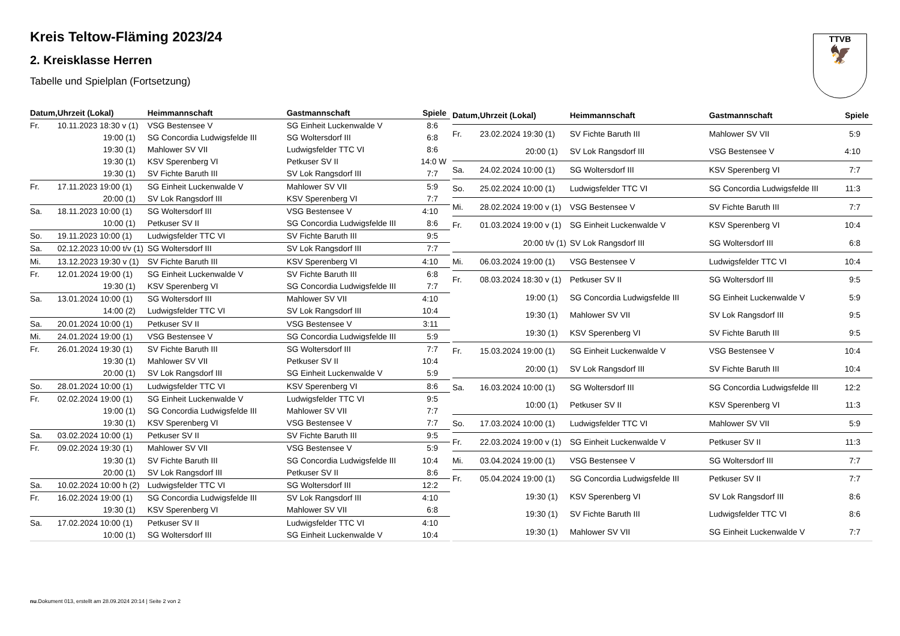Kreis Teltow-Fläming 2023/24
2. Kreisklasse Herren
Tabelle und Spielplan (Fortsetzung)
TTVB
🦅
| Datum, | Uhrzeit (Lokal) | Heimmannschaft | Gastmannschaft | Spiele |
| --- | --- | --- | --- | --- |
| Fr. | 10.11.2023 18:30 v (1) | VSG Bestensee V | SG Einheit Luckenwalde V | 8:6 |
| | 19:00 (1) | SG Concordia Ludwigsfelde III | SG Woltersdorf III | 6:8 |
| | 19:30 (1) | Mahlower SV VII | Ludwigsfelder TTC VI | 8:6 |
| | 19:30 (1) | KSV Sperenberg VI | Petkuser SV II | 14:0 W |
| | 19:30 (1) | SV Fichte Baruth III | SV Lok Rangsdorf III | 7:7 |
| Fr. | 17.11.2023 19:00 (1) | SG Einheit Luckenwalde V | Mahlower SV VII | 5:9 |
| | 20:00 (1) | SV Lok Rangsdorf III | KSV Sperenberg VI | 7:7 |
| Sa. | 18.11.2023 10:00 (1) | SG Woltersdorf III | VSG Bestensee V | 4:10 |
| | 10:00 (1) | Petkuser SV II | SG Concordia Ludwigsfelde III | 8:6 |
| So. | 19.11.2023 10:00 (1) | Ludwigsfelder TTC VI | SV Fichte Baruth III | 9:5 |
| Sa. | 02.12.2023 10:00 t/v (1) | SG Woltersdorf III | SV Lok Rangsdorf III | 7:7 |
| Mi. | 13.12.2023 19:30 v (1) | SV Fichte Baruth III | KSV Sperenberg VI | 4:10 |
| Fr. | 12.01.2024 19:00 (1) | SG Einheit Luckenwalde V | SV Fichte Baruth III | 6:8 |
| | 19:30 (1) | KSV Sperenberg VI | SG Concordia Ludwigsfelde III | 7:7 |
| Sa. | 13.01.2024 10:00 (1) | SG Woltersdorf III | Mahlower SV VII | 4:10 |
| | 14:00 (2) | Ludwigsfelder TTC VI | SV Lok Rangsdorf III | 10:4 |
| Sa. | 20.01.2024 10:00 (1) | Petkuser SV II | VSG Bestensee V | 3:11 |
| Mi. | 24.01.2024 19:00 (1) | VSG Bestensee V | SG Concordia Ludwigsfelde III | 5:9 |
| Fr. | 26.01.2024 19:30 (1) | SV Fichte Baruth III | SG Woltersdorf III | 7:7 |
| | 19:30 (1) | Mahlower SV VII | Petkuser SV II | 10:4 |
| | 20:00 (1) | SV Lok Rangsdorf III | SG Einheit Luckenwalde V | 5:9 |
| So. | 28.01.2024 10:00 (1) | Ludwigsfelder TTC VI | KSV Sperenberg VI | 8:6 |
| Fr. | 02.02.2024 19:00 (1) | SG Einheit Luckenwalde V | Ludwigsfelder TTC VI | 9:5 |
| | 19:00 (1) | SG Concordia Ludwigsfelde III | Mahlower SV VII | 7:7 |
| | 19:30 (1) | KSV Sperenberg VI | VSG Bestensee V | 7:7 |
| Sa. | 03.02.2024 10:00 (1) | Petkuser SV II | SV Fichte Baruth III | 9:5 |
| Fr. | 09.02.2024 19:30 (1) | Mahlower SV VII | VSG Bestensee V | 5:9 |
| | 19:30 (1) | SV Fichte Baruth III | SG Concordia Ludwigsfelde III | 10:4 |
| | 20:00 (1) | SV Lok Rangsdorf III | Petkuser SV II | 8:6 |
| Sa. | 10.02.2024 10:00 h (2) | Ludwigsfelder TTC VI | SG Woltersdorf III | 12:2 |
| Fr. | 16.02.2024 19:00 (1) | SG Concordia Ludwigsfelde III | SV Lok Rangsdorf III | 4:10 |
| | 19:30 (1) | KSV Sperenberg VI | Mahlower SV VII | 6:8 |
| Sa. | 17.02.2024 10:00 (1) | Petkuser SV II | Ludwigsfelder TTC VI | 4:10 |
| | 10:00 (1) | SG Woltersdorf III | SG Einheit Luckenwalde V | 10:4 |
| Datum, | Uhrzeit (Lokal) | Heimmannschaft | Gastmannschaft | Spiele |
| --- | --- | --- | --- | --- |
| Fr. | 23.02.2024 19:30 (1) | SV Fichte Baruth III | Mahlower SV VII | 5:9 |
| | 20:00 (1) | SV Lok Rangsdorf III | VSG Bestensee V | 4:10 |
| Sa. | 24.02.2024 10:00 (1) | SG Woltersdorf III | KSV Sperenberg VI | 7:7 |
| So. | 25.02.2024 10:00 (1) | Ludwigsfelder TTC VI | SG Concordia Ludwigsfelde III | 11:3 |
| Mi. | 28.02.2024 19:00 v (1) | VSG Bestensee V | SV Fichte Baruth III | 7:7 |
| Fr. | 01.03.2024 19:00 v (1) | SG Einheit Luckenwalde V | KSV Sperenberg VI | 10:4 |
| | 20:00 t/v (1) | SV Lok Rangsdorf III | SG Woltersdorf III | 6:8 |
| Mi. | 06.03.2024 19:00 (1) | VSG Bestensee V | Ludwigsfelder TTC VI | 10:4 |
| Fr. | 08.03.2024 18:30 v (1) | Petkuser SV II | SG Woltersdorf III | 9:5 |
| | 19:00 (1) | SG Concordia Ludwigsfelde III | SG Einheit Luckenwalde V | 5:9 |
| | 19:30 (1) | Mahlower SV VII | SV Lok Rangsdorf III | 9:5 |
| | 19:30 (1) | KSV Sperenberg VI | SV Fichte Baruth III | 9:5 |
| Fr. | 15.03.2024 19:00 (1) | SG Einheit Luckenwalde V | VSG Bestensee V | 10:4 |
| | 20:00 (1) | SV Lok Rangsdorf III | SV Fichte Baruth III | 10:4 |
| Sa. | 16.03.2024 10:00 (1) | SG Woltersdorf III | SG Concordia Ludwigsfelde III | 12:2 |
| | 10:00 (1) | Petkuser SV II | KSV Sperenberg VI | 11:3 |
| So. | 17.03.2024 10:00 (1) | Ludwigsfelder TTC VI | Mahlower SV VII | 5:9 |
| Fr. | 22.03.2024 19:00 v (1) | SG Einheit Luckenwalde V | Petkuser SV II | 11:3 |
| Mi. | 03.04.2024 19:00 (1) | VSG Bestensee V | SG Woltersdorf III | 7:7 |
| Fr. | 05.04.2024 19:00 (1) | SG Concordia Ludwigsfelde III | Petkuser SV II | 7:7 |
| | 19:30 (1) | KSV Sperenberg VI | SV Lok Rangsdorf III | 8:6 |
| | 19:30 (1) | SV Fichte Baruth III | Ludwigsfelder TTC VI | 8:6 |
| | 19:30 (1) | Mahlower SV VII | SG Einheit Luckenwalde V | 7:7 |
nu.Dokument 013, erstellt am 28.09.2024 20:14 | Seite 2 von 2